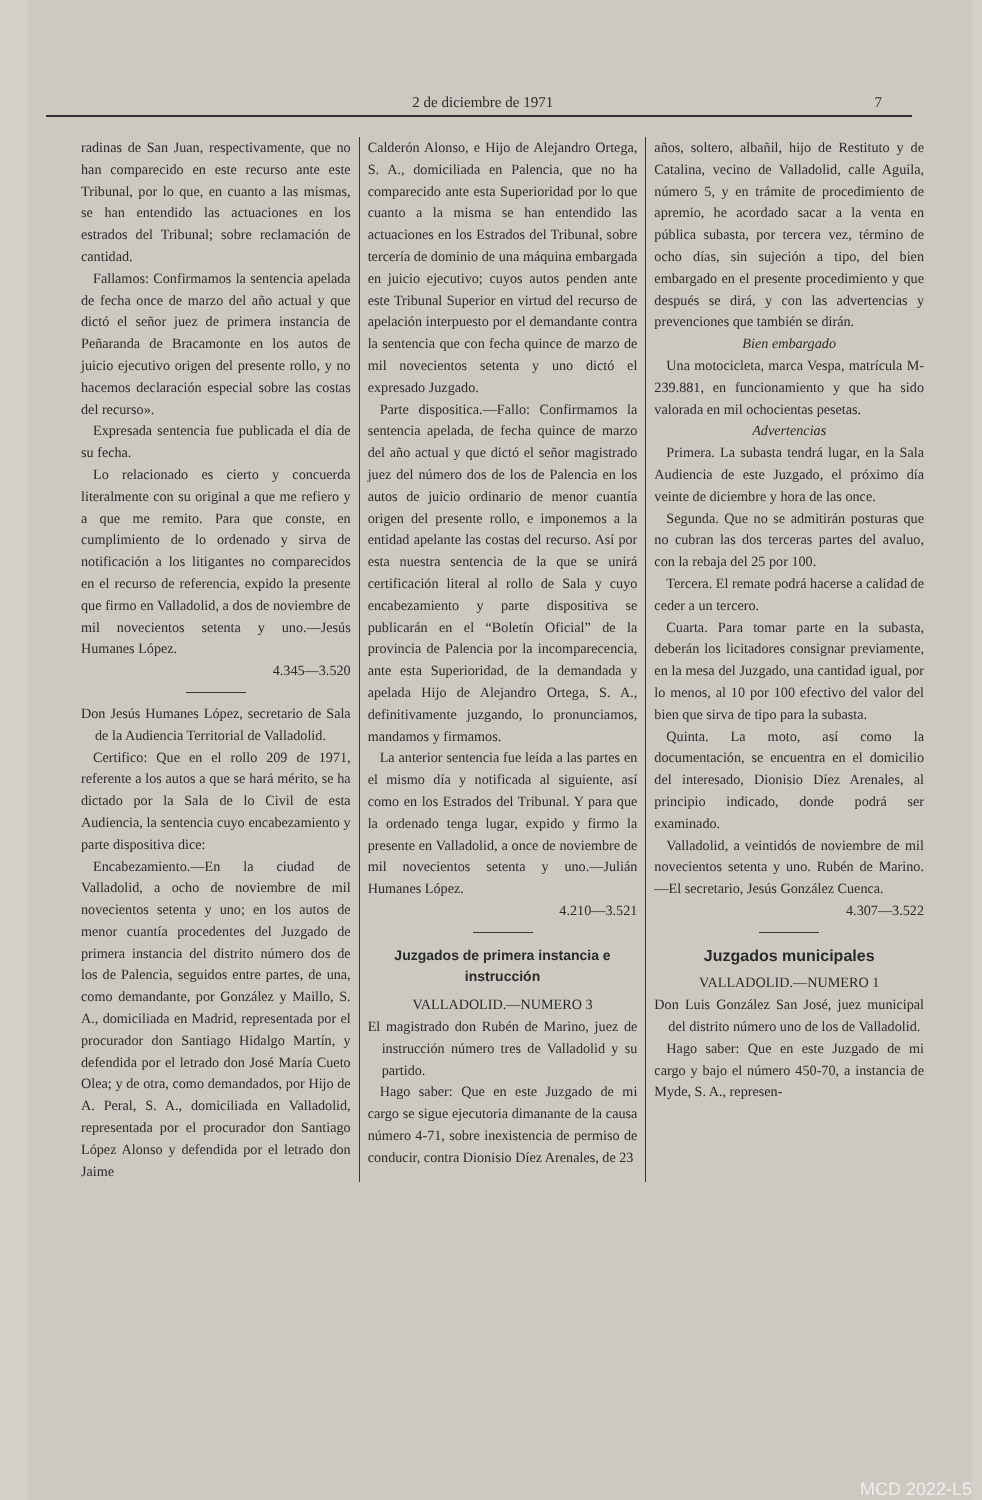2 de diciembre de 1971 7
radinas de San Juan, respectivamente, que no han comparecido en este recurso ante este Tribunal, por lo que, en cuanto a las mismas, se han entendido las actuaciones en los estrados del Tribunal; sobre reclamación de cantidad.
Fallamos: Confirmamos la sentencia apelada de fecha once de marzo del año actual y que dictó el señor juez de primera instancia de Peñaranda de Bracamonte en los autos de juicio ejecutivo origen del presente rollo, y no hacemos declaración especial sobre las costas del recurso».
Expresada sentencia fue publicada el día de su fecha.
Lo relacionado es cierto y concuerda literalmente con su original a que me refiero y a que me remito. Para que conste, en cumplimiento de lo ordenado y sirva de notificación a los litigantes no comparecidos en el recurso de referencia, expido la presente que firmo en Valladolid, a dos de noviembre de mil novecientos setenta y uno.—Jesús Humanes López.
4.345—3.520
Don Jesús Humanes López, secretario de Sala de la Audiencia Territorial de Valladolid.
Certifico: Que en el rollo 209 de 1971, referente a los autos a que se hará mérito, se ha dictado por la Sala de lo Civil de esta Audiencia, la sentencia cuyo encabezamiento y parte dispositiva dice:
Encabezamiento.—En la ciudad de Valladolid, a ocho de noviembre de mil novecientos setenta y uno; en los autos de menor cuantía procedentes del Juzgado de primera instancia del distrito número dos de los de Palencia, seguidos entre partes, de una, como demandante, por González y Maillo, S. A., domiciliada en Madrid, representada por el procurador don Santiago Hidalgo Martín, y defendida por el letrado don José María Cueto Olea; y de otra, como demandados, por Hijo de A. Peral, S. A., domiciliada en Valladolid, representada por el procurador don Santiago López Alonso y defendida por el letrado don Jaime
Calderón Alonso, e Hijo de Alejandro Ortega, S. A., domiciliada en Palencia, que no ha comparecido ante esta Superioridad por lo que cuanto a la misma se han entendido las actuaciones en los Estrados del Tribunal, sobre tercería de dominio de una máquina embargada en juicio ejecutivo; cuyos autos penden ante este Tribunal Superior en virtud del recurso de apelación interpuesto por el demandante contra la sentencia que con fecha quince de marzo de mil novecientos setenta y uno dictó el expresado Juzgado.
Parte dispositica.—Fallo: Confirmamos la sentencia apelada, de fecha quince de marzo del año actual y que dictó el señor magistrado juez del número dos de los de Palencia en los autos de juicio ordinario de menor cuantía origen del presente rollo, e imponemos a la entidad apelante las costas del recurso. Así por esta nuestra sentencia de la que se unirá certificación literal al rollo de Sala y cuyo encabezamiento y parte dispositiva se publicarán en el “Boletín Oficial” de la provincia de Palencia por la incomparecencia, ante esta Superioridad, de la demandada y apelada Hijo de Alejandro Ortega, S. A., definitivamente juzgando, lo pronunciamos, mandamos y firmamos.
La anterior sentencia fue leída a las partes en el mismo día y notificada al siguiente, así como en los Estrados del Tribunal. Y para que la ordenado tenga lugar, expido y firmo la presente en Valladolid, a once de noviembre de mil novecientos setenta y uno.—Julián Humanes López.
4.210—3.521
Juzgados de primera instancia e instrucción
VALLADOLID.—NUMERO 3
El magistrado don Rubén de Marino, juez de instrucción número tres de Valladolid y su partido.
Hago saber: Que en este Juzgado de mi cargo se sigue ejecutoria dimanante de la causa número 4-71, sobre inexistencia de permiso de conducir, contra Dionisio Díez Arenales, de 23
años, soltero, albañil, hijo de Restituto y de Catalina, vecino de Valladolid, calle Aguila, número 5, y en trámite de procedimiento de apremio, he acordado sacar a la venta en pública subasta, por tercera vez, término de ocho días, sin sujeción a tipo, del bien embargado en el presente procedimiento y que después se dirá, y con las advertencias y prevenciones que también se dirán.
Bien embargado
Una motocicleta, marca Vespa, matrícula M-239.881, en funcionamiento y que ha sido valorada en mil ochocientas pesetas.
Advertencias
Primera. La subasta tendrá lugar, en la Sala Audiencia de este Juzgado, el próximo día veinte de diciembre y hora de las once.
Segunda. Que no se admitirán posturas que no cubran las dos terceras partes del avaluo, con la rebaja del 25 por 100.
Tercera. El remate podrá hacerse a calidad de ceder a un tercero.
Cuarta. Para tomar parte en la subasta, deberán los licitadores consignar previamente, en la mesa del Juzgado, una cantidad igual, por lo menos, al 10 por 100 efectivo del valor del bien que sirva de tipo para la subasta.
Quinta. La moto, así como la documentación, se encuentra en el domicilio del interesado, Dionisio Díez Arenales, al principio indicado, donde podrá ser examinado.
Valladolid, a veintidós de noviembre de mil novecientos setenta y uno. Rubén de Marino.—El secretario, Jesús González Cuenca.
4.307—3.522
Juzgados municipales
VALLADOLID.—NUMERO 1
Don Luis González San José, juez municipal del distrito número uno de los de Valladolid.
Hago saber: Que en este Juzgado de mi cargo y bajo el número 450-70, a instancia de Myde, S. A., represen-
MCD 2022-L5